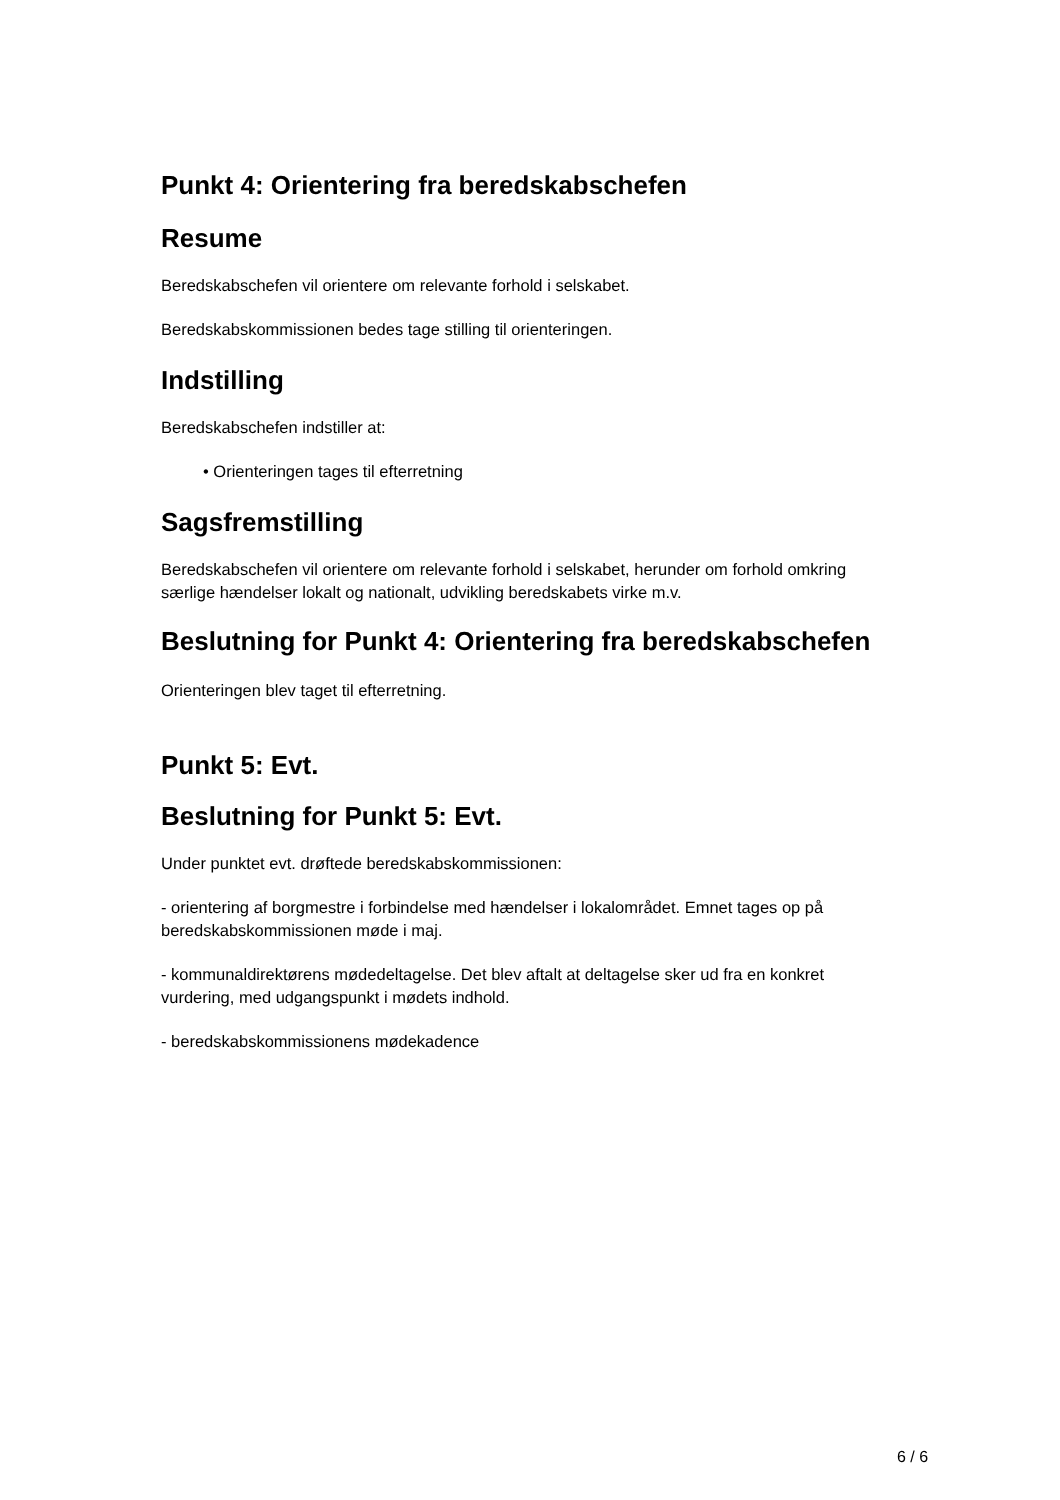Punkt 4: Orientering fra beredskabschefen
Resume
Beredskabschefen vil orientere om relevante forhold i selskabet.
Beredskabskommissionen bedes tage stilling til orienteringen.
Indstilling
Beredskabschefen indstiller at:
• Orienteringen tages til efterretning
Sagsfremstilling
Beredskabschefen vil orientere om relevante forhold i selskabet, herunder om forhold omkring særlige hændelser lokalt og nationalt, udvikling beredskabets virke m.v.
Beslutning for Punkt 4: Orientering fra beredskabschefen
Orienteringen blev taget til efterretning.
Punkt 5: Evt.
Beslutning for Punkt 5: Evt.
Under punktet evt. drøftede beredskabskommissionen:
- orientering af borgmestre i forbindelse med hændelser i lokalområdet. Emnet tages op på beredskabskommissionen møde i maj.
- kommunaldirektørens mødedeltagelse. Det blev aftalt at deltagelse sker ud fra en konkret vurdering, med udgangspunkt i mødets indhold.
- beredskabskommissionens mødekadence
6 / 6